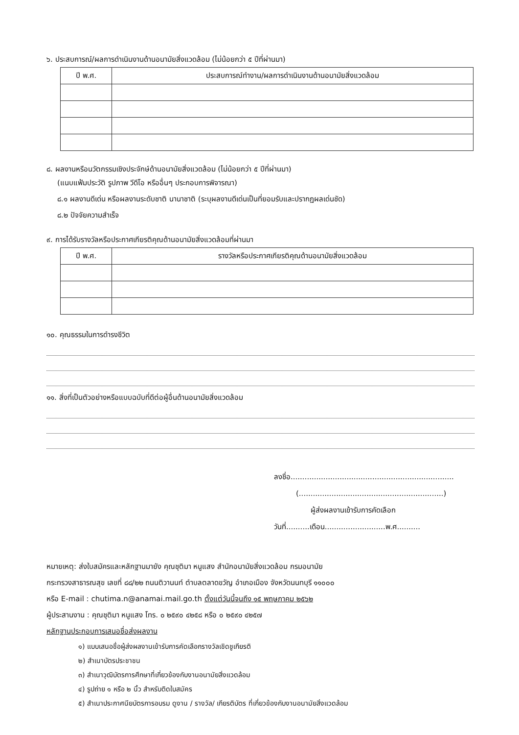๖. ประสบการณ์/ผลการดำเนินงานด้านอนามัยสิ่งแวดล้อม (ไม่น้อยกว่า ๕ ปีที่ผ่านมา)
| ปี พ.ศ. | ประสบการณ์ทำงาน/ผลการดำเนินงานด้านอนามัยสิ่งแวดล้อม |
| --- | --- |
๘. ผลงานหรือนวัตกรรมเชิงประจักษ์ด้านอนามัยสิ่งแวดล้อม (ไม่น้อยกว่า ๕ ปีที่ผ่านมา)
(แนบแฟ้มประวัติ รูปภาพ วีดีโอ หรืออื่นๆ ประกอบการพิจารณา)
๘.๑ ผลงานดีเด่น หรือผลงานระดับชาติ นานาชาติ (ระบุผลงานดีเด่นเป็นที่ยอมรับและปรากฏผลเด่นชัด)
๘.๒ ปัจจัยความสำเร็จ
๙. การได้รับรางวัลหรือประกาศเกียรติคุณด้านอนามัยสิ่งแวดล้อมที่ผ่านมา
| ปี พ.ศ. | รางวัลหรือประกาศเกียรติคุณด้านอนามัยสิ่งแวดล้อม |
| --- | --- |
๑๐. คุณธรรมในการดำรงชีวิต
๑๑. สิ่งที่เป็นตัวอย่างหรือแบบฉบับที่ดีต่อผู้อื่นด้านอนามัยสิ่งแวดล้อม
ลงชื่อ......................................................................
(..............................................................)
ผู้ส่งผลงานเข้ารับการคัดเลือก
วันที่..........เดือน..........................พ.ศ..........
หมายเหตุ: ส่งใบสมัครและหลักฐานมายัง คุณชุติมา หนูแสง สำนักอนามัยสิ่งแวดล้อม กรมอนามัย
กระทรวงสาธารณสุข เลขที่ ๘๘/๒๒ ถนนติวานนท์ ตำบลตลาดขวัญ อำเภอเมือง จังหวัดนนทบุรี ๑๑๐๐๐
หรือ E-mail : chutima.n@anamai.mail.go.th ตั้งแต่วันนี้จนถึง ๑๕ พฤษภาคม ๒๕๖๒
ผู้ประสานงาน : คุณชุติมา หนูแสง โทร. ๐ ๒๕๙๐ ๔๒๕๘ หรือ ๐ ๒๕๙๐ ๔๒๕๗
หลักฐานประกอบการเสนอชื่อส่งผลงาน
๑) แบบเสนอชื่อผู้ส่งผลงานเข้ารับการคัดเลือกรางวัลเชิดชูเกียรติ
๒) สำเนาบัตรประชาชน
๓) สำเนาวุฒิบัตรการศึกษาที่เกี่ยวข้องกับงานอนามัยสิ่งแวดล้อม
๔) รูปถ่าย ๑ หรือ ๒ นิ้ว สำหรับติดใบสมัคร
๕) สำเนาประกาศนียบัตรการอบรม ดูงาน / รางวัล/ เกียรติบัตร ที่เกี่ยวข้องกับงานอนามัยสิ่งแวดล้อม